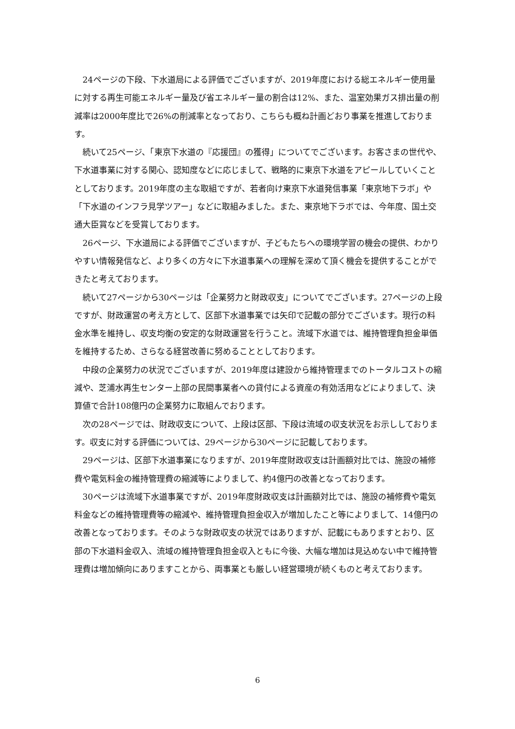24ページの下段、下水道局による評価でございますが、2019年度における総エネルギー使用量に対する再生可能エネルギー量及び省エネルギー量の割合は12%、また、温室効果ガス排出量の削減率は2000年度比で26%の削減率となっており、こちらも概ね計画どおり事業を推進しております。
続いて25ページ、「東京下水道の『応援団』の獲得」についてでございます。お客さまの世代や、下水道事業に対する関心、認知度などに応じまして、戦略的に東京下水道をアピールしていくこととしております。2019年度の主な取組ですが、若者向け東京下水道発信事業「東京地下ラボ」や「下水道のインフラ見学ツアー」などに取組みました。また、東京地下ラボでは、今年度、国土交通大臣賞などを受賞しております。
26ページ、下水道局による評価でございますが、子どもたちへの環境学習の機会の提供、わかりやすい情報発信など、より多くの方々に下水道事業への理解を深めて頂く機会を提供することができたと考えております。
続いて27ページから30ページは「企業努力と財政収支」についてでございます。27ページの上段ですが、財政運営の考え方として、区部下水道事業では矢印で記載の部分でございます。現行の料金水準を維持し、収支均衡の安定的な財政運営を行うこと。流域下水道では、維持管理負担金単価を維持するため、さらなる経営改善に努めることとしております。
中段の企業努力の状況でございますが、2019年度は建設から維持管理までのトータルコストの縮減や、芝浦水再生センター上部の民間事業者への貸付による資産の有効活用などによりまして、決算値で合計108億円の企業努力に取組んでおります。
次の28ページでは、財政収支について、上段は区部、下段は流域の収支状況をお示ししております。収支に対する評価については、29ページから30ページに記載しております。
29ページは、区部下水道事業になりますが、2019年度財政収支は計画額対比では、施設の補修費や電気料金の維持管理費の縮減等によりまして、約4億円の改善となっております。
30ページは流域下水道事業ですが、2019年度財政収支は計画額対比では、施設の補修費や電気料金などの維持管理費等の縮減や、維持管理負担金収入が増加したこと等によりまして、14億円の改善となっております。そのような財政収支の状況ではありますが、記載にもありますとおり、区部の下水道料金収入、流域の維持管理負担金収入ともに今後、大幅な増加は見込めない中で維持管理費は増加傾向にありますことから、両事業とも厳しい経営環境が続くものと考えております。
6